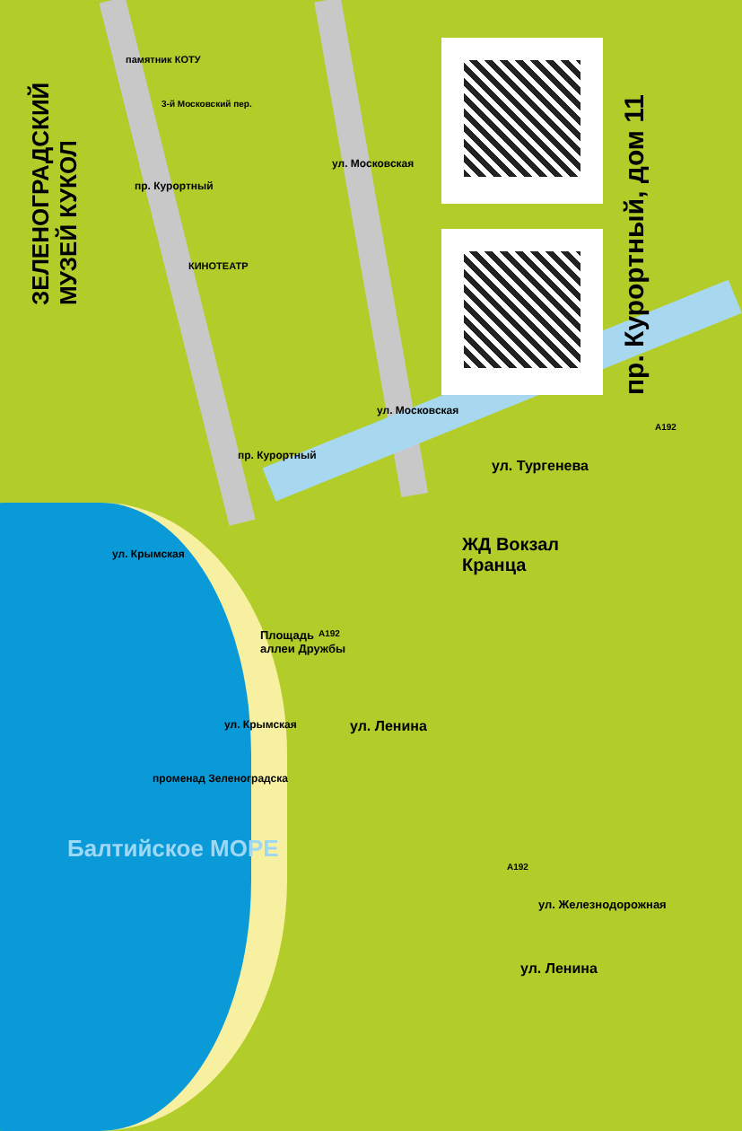ЗЕЛЕНОГРАДСКИЙ
МУЗЕЙ КУКОЛ
пр. Курортный, дом 11
памятник КОТУ
3-й Московский пер.
пр. Курортный
ул. Московская
КИНОТЕАТР
пр. Курортный
ул. Московская
ул. Тургенева
A192
ЖД Вокзал
Кранца
ул. Крымская
Площадь
аллеи Дружбы
A192
ул. Крымская ул. Ленина
Балтийское МОРЕ
променад Зеленоградска
A192
ул. Железнодорожная
ул. Ленина